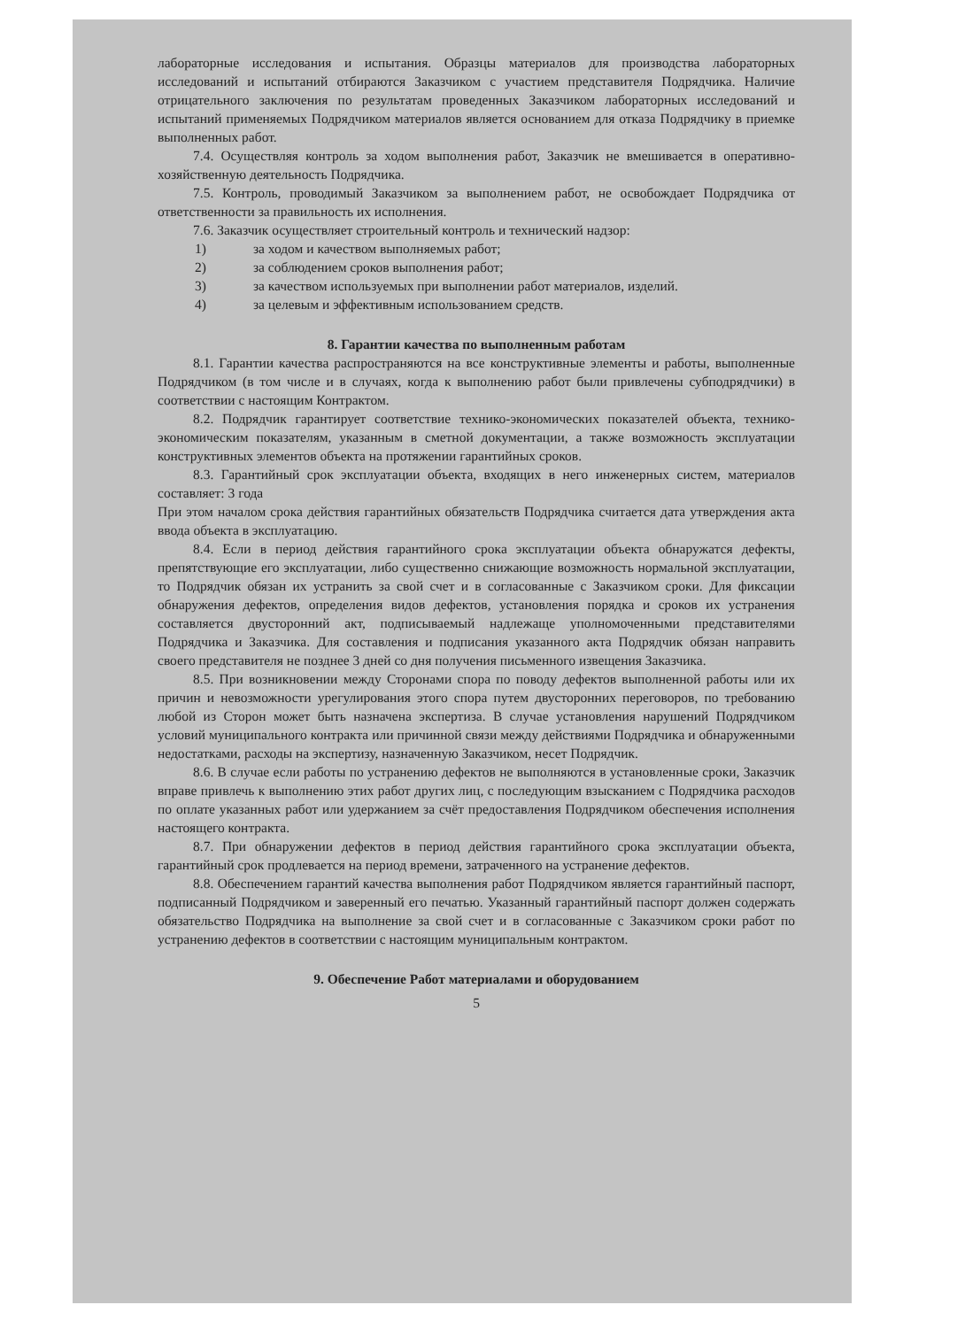лабораторные исследования и испытания. Образцы материалов для производства лабораторных исследований и испытаний отбираются Заказчиком с участием представителя Подрядчика. Наличие отрицательного заключения по результатам проведенных Заказчиком лабораторных исследований и испытаний применяемых Подрядчиком материалов является основанием для отказа Подрядчику в приемке выполненных работ.
7.4. Осуществляя контроль за ходом выполнения работ, Заказчик не вмешивается в оперативно-хозяйственную деятельность Подрядчика.
7.5. Контроль, проводимый Заказчиком за выполнением работ, не освобождает Подрядчика от ответственности за правильность их исполнения.
7.6. Заказчик осуществляет строительный контроль и технический надзор:
1) за ходом и качеством выполняемых работ;
2) за соблюдением сроков выполнения работ;
3) за качеством используемых при выполнении работ материалов, изделий.
4) за целевым и эффективным использованием средств.
8. Гарантии качества по выполненным работам
8.1. Гарантии качества распространяются на все конструктивные элементы и работы, выполненные Подрядчиком (в том числе и в случаях, когда к выполнению работ были привлечены субподрядчики) в соответствии с настоящим Контрактом.
8.2. Подрядчик гарантирует соответствие технико-экономических показателей объекта, технико-экономическим показателям, указанным в сметной документации, а также возможность эксплуатации конструктивных элементов объекта на протяжении гарантийных сроков.
8.3. Гарантийный срок эксплуатации объекта, входящих в него инженерных систем, материалов составляет: 3 года
При этом началом срока действия гарантийных обязательств Подрядчика считается дата утверждения акта ввода объекта в эксплуатацию.
8.4. Если в период действия гарантийного срока эксплуатации объекта обнаружатся дефекты, препятствующие его эксплуатации, либо существенно снижающие возможность нормальной эксплуатации, то Подрядчик обязан их устранить за свой счет и в согласованные с Заказчиком сроки. Для фиксации обнаружения дефектов, определения видов дефектов, установления порядка и сроков их устранения составляется двусторонний акт, подписываемый надлежаще уполномоченными представителями Подрядчика и Заказчика. Для составления и подписания указанного акта Подрядчик обязан направить своего представителя не позднее 3 дней со дня получения письменного извещения Заказчика.
8.5. При возникновении между Сторонами спора по поводу дефектов выполненной работы или их причин и невозможности урегулирования этого спора путем двусторонних переговоров, по требованию любой из Сторон может быть назначена экспертиза. В случае установления нарушений Подрядчиком условий муниципального контракта или причинной связи между действиями Подрядчика и обнаруженными недостатками, расходы на экспертизу, назначенную Заказчиком, несет Подрядчик.
8.6. В случае если работы по устранению дефектов не выполняются в установленные сроки, Заказчик вправе привлечь к выполнению этих работ других лиц, с последующим взысканием с Подрядчика расходов по оплате указанных работ или удержанием за счёт предоставления Подрядчиком обеспечения исполнения настоящего контракта.
8.7. При обнаружении дефектов в период действия гарантийного срока эксплуатации объекта, гарантийный срок продлевается на период времени, затраченного на устранение дефектов.
8.8. Обеспечением гарантий качества выполнения работ Подрядчиком является гарантийный паспорт, подписанный Подрядчиком и заверенный его печатью. Указанный гарантийный паспорт должен содержать обязательство Подрядчика на выполнение за свой счет и в согласованные с Заказчиком сроки работ по устранению дефектов в соответствии с настоящим муниципальным контрактом.
9. Обеспечение Работ материалами и оборудованием
5